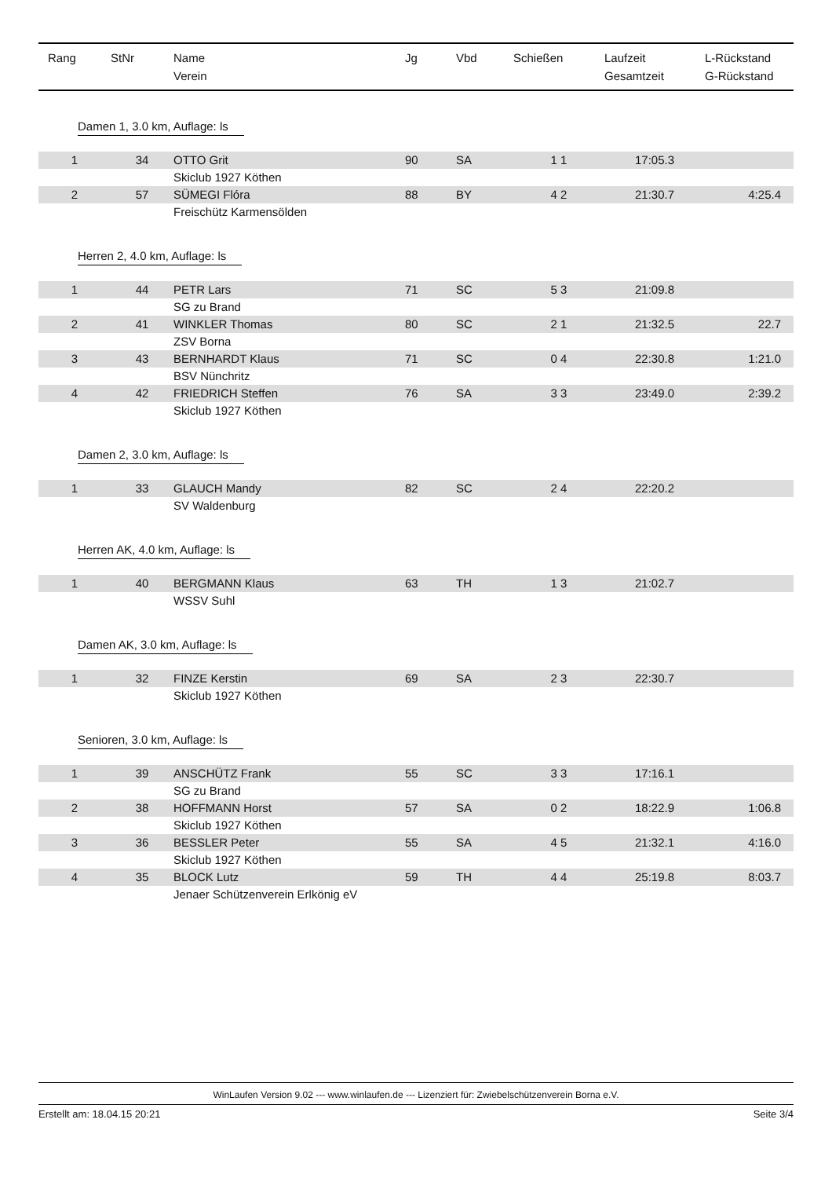| Rang | StNr | Name Verein | Jg | Vbd | Schießen | Laufzeit Gesamtzeit | L-Rückstand G-Rückstand |
| --- | --- | --- | --- | --- | --- | --- | --- |
| Damen 1, 3.0 km, Auflage: ls | | | | | | | |
| 1 | 34 | OTTO Grit | 90 | SA | 1 1 | 17:05.3 | |
| | | Skiclub 1927 Köthen | | | | | |
| 2 | 57 | SÜMEGI Flóra | 88 | BY | 4 2 | 21:30.7 | 4:25.4 |
| | | Freischütz Karmensölden | | | | | |
| Herren 2, 4.0 km, Auflage: ls | | | | | | | |
| 1 | 44 | PETR Lars | 71 | SC | 5 3 | 21:09.8 | |
| | | SG zu Brand | | | | | |
| 2 | 41 | WINKLER Thomas | 80 | SC | 2 1 | 21:32.5 | 22.7 |
| | | ZSV Borna | | | | | |
| 3 | 43 | BERNHARDT Klaus | 71 | SC | 0 4 | 22:30.8 | 1:21.0 |
| | | BSV Nünchritz | | | | | |
| 4 | 42 | FRIEDRICH Steffen | 76 | SA | 3 3 | 23:49.0 | 2:39.2 |
| | | Skiclub 1927 Köthen | | | | | |
| Damen 2, 3.0 km, Auflage: ls | | | | | | | |
| 1 | 33 | GLAUCH Mandy | 82 | SC | 2 4 | 22:20.2 | |
| | | SV Waldenburg | | | | | |
| Herren AK, 4.0 km, Auflage: ls | | | | | | | |
| 1 | 40 | BERGMANN Klaus | 63 | TH | 1 3 | 21:02.7 | |
| | | WSSV Suhl | | | | | |
| Damen AK, 3.0 km, Auflage: ls | | | | | | | |
| 1 | 32 | FINZE Kerstin | 69 | SA | 2 3 | 22:30.7 | |
| | | Skiclub 1927 Köthen | | | | | |
| Senioren, 3.0 km, Auflage: ls | | | | | | | |
| 1 | 39 | ANSCHÜTZ Frank | 55 | SC | 3 3 | 17:16.1 | |
| | | SG zu Brand | | | | | |
| 2 | 38 | HOFFMANN Horst | 57 | SA | 0 2 | 18:22.9 | 1:06.8 |
| | | Skiclub 1927 Köthen | | | | | |
| 3 | 36 | BESSLER Peter | 55 | SA | 4 5 | 21:32.1 | 4:16.0 |
| | | Skiclub 1927 Köthen | | | | | |
| 4 | 35 | BLOCK Lutz | 59 | TH | 4 4 | 25:19.8 | 8:03.7 |
| | | Jenaer Schützenverein Erlkönig eV | | | | | |
WinLaufen Version 9.02 --- www.winlaufen.de --- Lizenziert für: Zwiebelschützenverein Borna e.V.
Erstellt am: 18.04.15 20:21 Seite 3/4